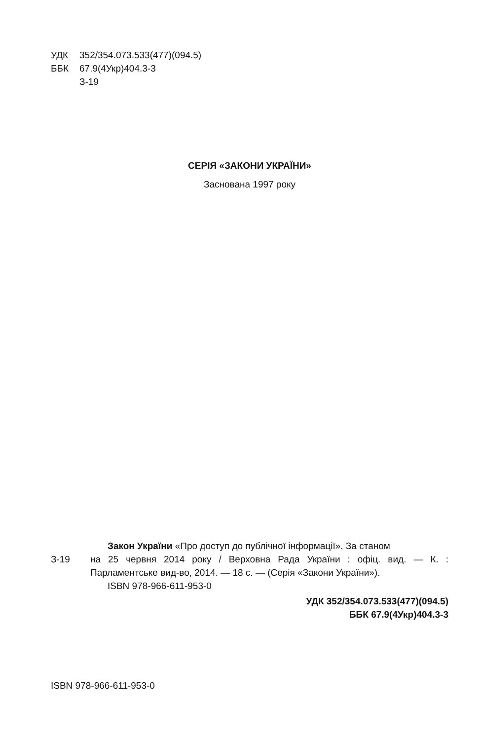УДК 352/354.073.533(477)(094.5)
ББК 67.9(4Укр)404.3-3
З-19
СЕРІЯ «ЗАКОНИ УКРАЇНИ»
Заснована 1997 року
Закон України «Про доступ до публічної інформації». За станом
З-19 на 25 червня 2014 року / Верховна Рада України : офіц. вид. — К. : Парламентське вид-во, 2014. — 18 с. — (Серія «Закони України»).
ISBN 978-966-611-953-0
УДК 352/354.073.533(477)(094.5)
ББК 67.9(4Укр)404.3-3
ISBN 978-966-611-953-0